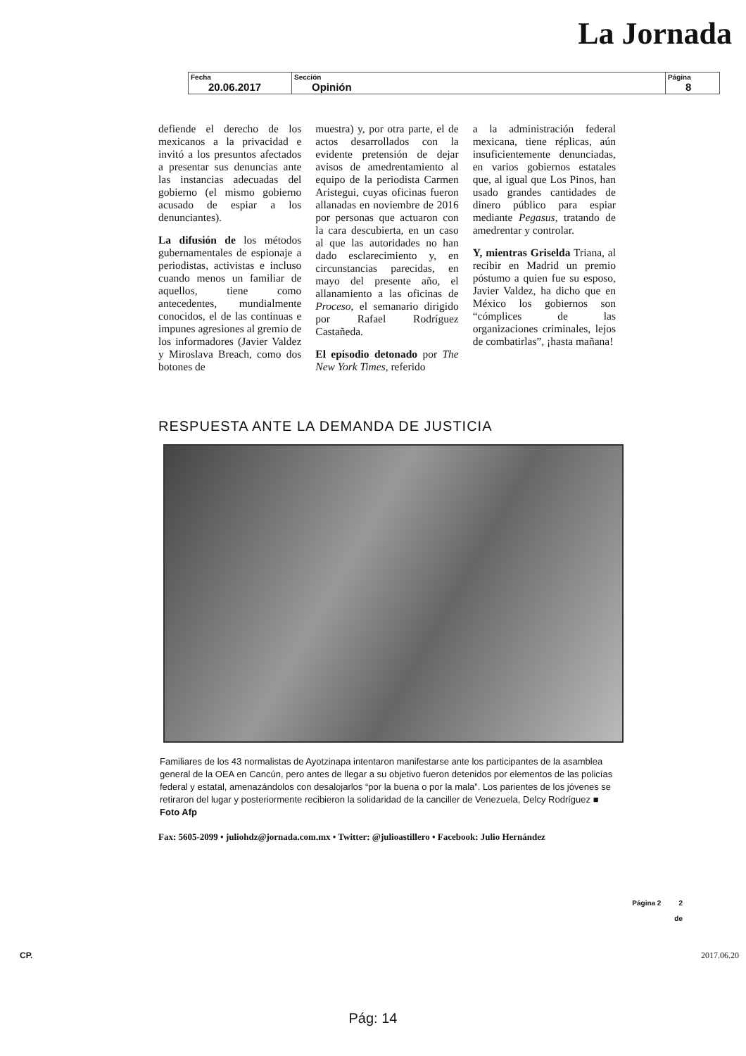La Jornada
| Fecha 20.06.2017 | Sección Opinión | Página 8 |
defiende el derecho de los mexicanos a la privacidad e invitó a los presuntos afectados a presentar sus denuncias ante las instancias adecuadas del gobierno (el mismo gobierno acusado de espiar a los denunciantes).
La difusión de los métodos gubernamentales de espionaje a periodistas, activistas e incluso cuando menos un familiar de aquellos, tiene como antecedentes, mundialmente conocidos, el de las continuas e impunes agresiones al gremio de los informadores (Javier Valdez y Miroslava Breach, como dos botones de
muestra) y, por otra parte, el de actos desarrollados con la evidente pretensión de dejar avisos de amedrentamiento al equipo de la periodista Carmen Aristegui, cuyas oficinas fueron allanadas en noviembre de 2016 por personas que actuaron con la cara descubierta, en un caso al que las autoridades no han dado esclarecimiento y, en circunstancias parecidas, en mayo del presente año, el allanamiento a las oficinas de Proceso, el semanario dirigido por Rafael Rodríguez Castañeda.
El episodio detonado por The New York Times, referido
a la administración federal mexicana, tiene réplicas, aún insuficientemente denunciadas, en varios gobiernos estatales que, al igual que Los Pinos, han usado grandes cantidades de dinero público para espiar mediante Pegasus, tratando de amedrentar y controlar.
Y, mientras Griselda Triana, al recibir en Madrid un premio póstumo a quien fue su esposo, Javier Valdez, ha dicho que en México los gobiernos son “cómplices de las organizaciones criminales, lejos de combatirlas”, ¡hasta mañana!
RESPUESTA ANTE LA DEMANDA DE JUSTICIA
Familiares de los 43 normalistas de Ayotzinapa intentaron manifestarse ante los participantes de la asamblea general de la OEA en Cancún, pero antes de llegar a su objetivo fueron detenidos por elementos de las policías federal y estatal, amenazándolos con desalojarlos “por la buena o por la mala”. Los parientes de los jóvenes se retiraron del lugar y posteriormente recibieron la solidaridad de la canciller de Venezuela, Delcy Rodríguez ■ Foto Afp
Fax: 5605-2099 • juliohdz@jornada.com.mx • Twitter: @julioastillero • Facebook: Julio Hernández
Página 2 2
de
CP. 2017.06.20
Pág: 14